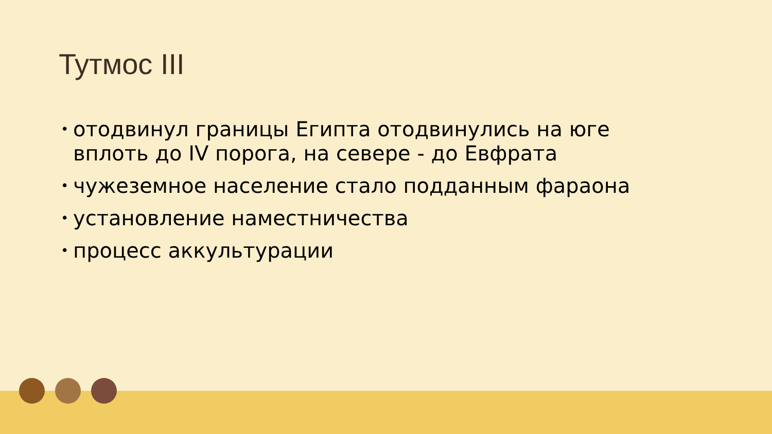Тутмос III
• отодвинул границы Египта отодвинулись на юге вплоть до IV порога, на севере - до Евфрата
• чужеземное население стало подданным фараона
• установление наместничества
• процесс аккультурации